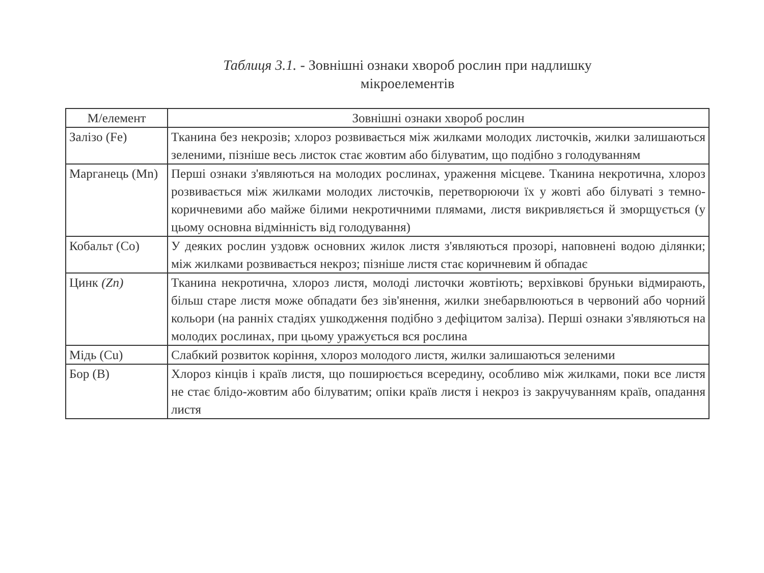Таблиця 3.1. - Зовнішні ознаки хвороб рослин при надлишку
мікроелементів
| М/елемент | Зовнішні ознаки хвороб рослин |
| --- | --- |
| Залізо (Fe) | Тканина без некрозів; хлороз розвивається між жилками молодих листочків, жилки залишаються зеленими, пізніше весь листок стає жовтим або білуватим, що подібно з голодуванням |
| Марганець (Mn) | Перші ознаки з'являються на молодих рослинах, ураження місцеве. Тканина некротична, хлороз розвивається між жилками молодих листочків, перетворюючи їх у жовті або білуваті з темно-коричневими або майже білими некротичними плямами, листя викривляється й зморщується (у цьому основна відмінність від голодування) |
| Кобальт (Co) | У деяких рослин уздовж основних жилок листя з'являються прозорі, наповнені водою ділянки; між жилками розвивається некроз; пізніше листя стає коричневим й обпадає |
| Цинк (Zn) | Тканина некротична, хлороз листя, молоді листочки жовтіють; верхівкові бруньки відмирають, більш старе листя може обпадати без зів'янення, жилки знебарвлюються в червоний або чорний кольори (на ранніх стадіях ушкодження подібно з дефіцитом заліза). Перші ознаки з'являються на молодих рослинах, при цьому уражується вся рослина |
| Мідь (Cu) | Слабкий розвиток коріння, хлороз молодого листя, жилки залишаються зеленими |
| Бор (B) | Хлороз кінців і країв листя, що поширюється всередину, особливо між жилками, поки все листя не стає блідо-жовтим або білуватим; опіки країв листя і некроз із закручуванням країв, опадання листя |